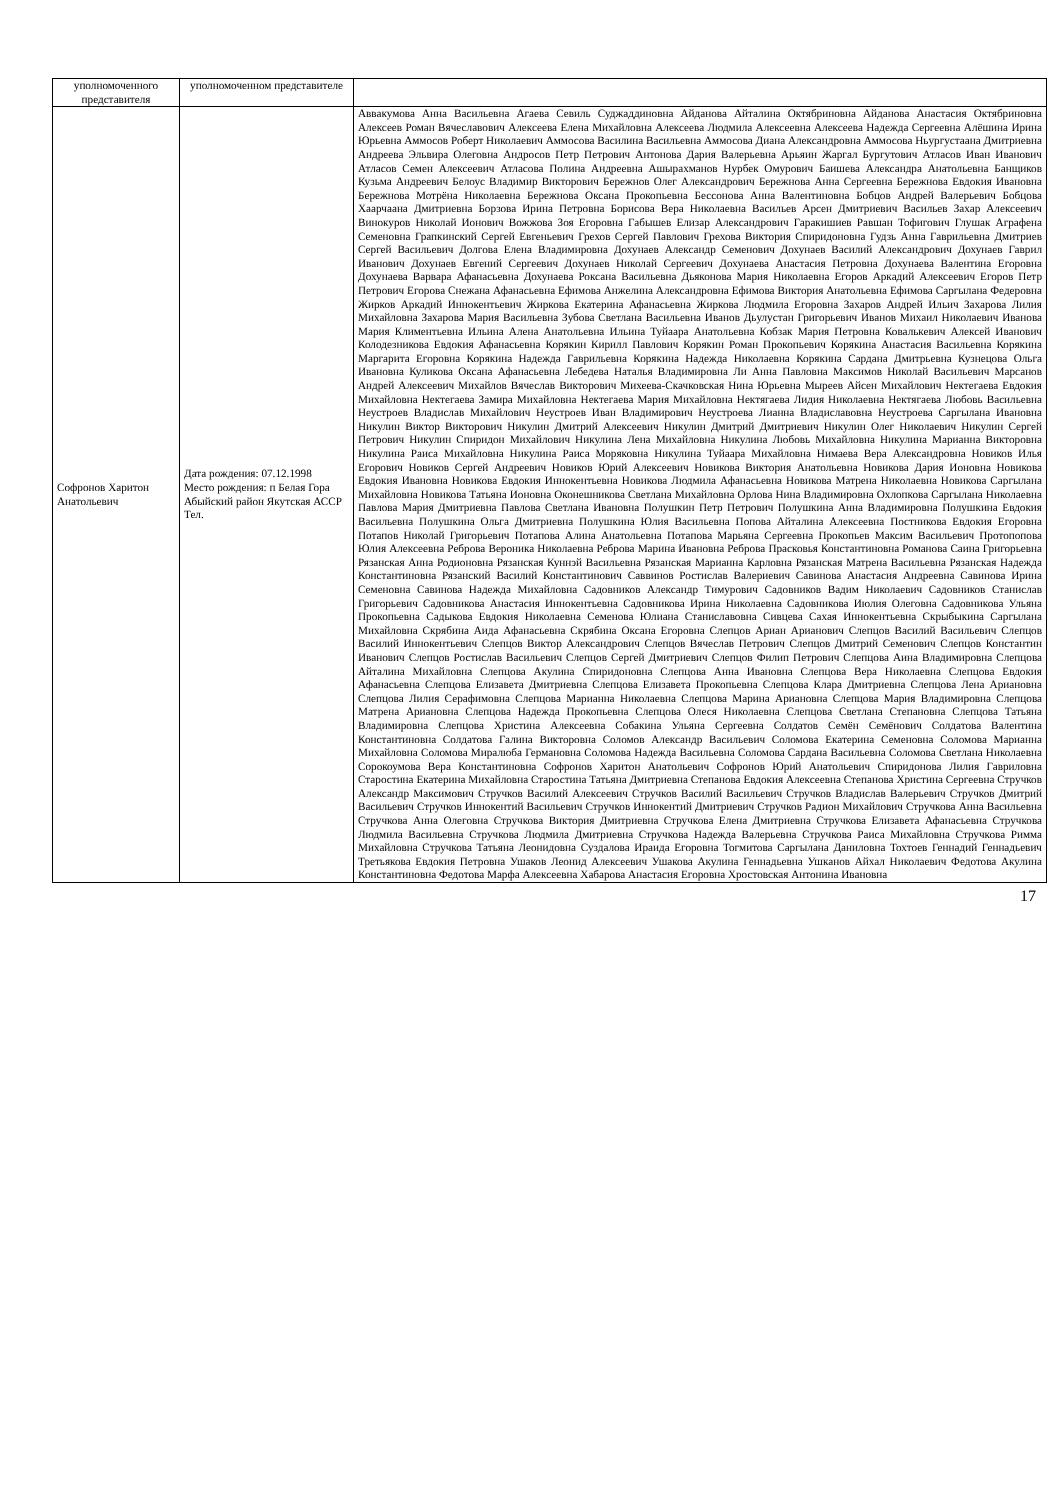| уполномоченного представителя | уполномоченном представителе | |
| Софронов Харитон Анатольевич | Дата рождения: 07.12.1998 Место рождения: п Белая Гора Абыйский район Якутская АССР Тел. | Аввакумова Анна Васильевна Агаева Севиль Суджаддиновна Айданова Айталина Октябриновна Айданова Анастасия Октябриновна Алексеев Роман Вячеславович Алексеева Елена Михайловна Алексеева Людмила Алексеевна Алексеева Надежда Сергеевна Алёшина Ирина Юрьевна Аммосов Роберт Николаевич Аммосова Василина Васильевна Аммосова Диана Александровна Аммосова Ньургустаана Дмитриевна Андреева Эльвира Олеговна Андросов Петр Петрович Антонова Дария Валерьевна Арьяин Жаргал Бургутович Атласов Иван Иванович Атласов Семен Алексеевич Атласова Полина Андреевна Ашырахманов Нурбек Омурович Баишева Александра Анатольевна Банщиков Кузьма Андреевич Белоус Владимир Викторович Бережнов Олег Александрович Бережнова Анна Сергеевна Бережнова Евдокия Ивановна Бережнова Мотрёна Николаевна Бережнова Оксана Прокопьевна Бессонова Анна Валентиновна Бобцов Андрей Валерьевич Бобцова Хаарчаана Дмитриевна Борзова Ирина Петровна Борисова Вера Николаевна Васильев Арсен Дмитриевич Васильев Захар Алексеевич Винокуров Николай Ионович Вожжова Зоя Егоровна Габышев Елизар Александрович Гаракишиев Равшан Тофигович Глушак Аграфена Семеновна Грапкинский Сергей Евгеньевич Грехов Сергей Павлович Грехова Виктория Спиридоновна Гудзь Анна Гаврильевна Дмитриев Сергей Васильевич Долгова Елена Владимировна Дохунаев Александр Семенович Дохунаев Василий Александрович Дохунаев Гаврил Иванович Дохунаев Евгений Сергеевич Дохунаев Николай Сергеевич Дохунаева Анастасия Петровна Дохунаева Валентина Егоровна Дохунаева Варвара Афанасьевна Дохунаева Роксана Васильевна Дьяконова Мария Николаевна Егоров Аркадий Алексеевич Егоров Петр Петрович Егорова Снежана Афанасьевна Ефимова Анжелина Александровна Ефимова Виктория Анатольевна Ефимова Саргылана Федеровна Жирков Аркадий Иннокентьевич Жиркова Екатерина Афанасьевна Жиркова Людмила Егоровна Захаров Андрей Ильич Захарова Лилия Михайловна Захарова Мария Васильевна Зубова Светлана Васильевна Иванов Дьулустан Григорьевич Иванов Михаил Николаевич Иванова Мария Климентьевна Ильина Алена Анатольевна Ильина Туйаара Анатольевна Кобзак Мария Петровна Ковалькевич Алексей Иванович Колодезникова Евдокия Афанасьевна Корякин Кирилл Павлович Корякин Роман Прокопьевич Корякина Анастасия Васильевна Корякина Маргарита Егоровна Корякина Надежда Гаврильевна Корякина Надежда Николаевна Корякина Сардана Дмитрьевна Кузнецова Ольга Ивановна Куликова Оксана Афанасьевна Лебедева Наталья Владимировна Ли Анна Павловна Максимов Николай Васильевич Марсанов Андрей Алексеевич Михайлов Вячеслав Викторович Михеева-Скачковская Нина Юрьевна Мыреев Айсен Михайлович Нектегаева Евдокия Михайловна Нектегаева Замира Михайловна Нектегаева Мария Михайловна Нектягаева Лидия Николаевна Нектягаева Любовь Васильевна Неустроев Владислав Михайлович Неустроев Иван Владимирович Неустроева Лианна Владиславовна Неустроева Саргылана Ивановна Никулин Виктор Викторович Никулин Дмитрий Алексеевич Никулин Дмитрий Дмитриевич Никулин Олег Николаевич Никулин Сергей Петрович Никулин Спиридон Михайлович Никулина Лена Михайловна Никулина Любовь Михайловна Никулина Марианна Викторовна Никулина Раиса Михайловна Никулина Раиса Моряковна Никулина Туйаара Михайловна Нимаева Вера Александровна Новиков Илья Егорович Новиков Сергей Андреевич Новиков Юрий Алексеевич Новикова Виктория Анатольевна Новикова Дария Ионовна Новикова Евдокия Ивановна Новикова Евдокия Иннокентьевна Новикова Людмила Афанасьевна Новикова Матрена Николаевна Новикова Саргылана Михайловна Новикова Татьяна Ионовна Оконешникова Светлана Михайловна Орлова Нина Владимировна Охлопкова Саргылана Николаевна Павлова Мария Дмитриевна Павлова Светлана Ивановна Полушкин Петр Петрович Полушкина Анна Владимировна Полушкина Евдокия Васильевна Полушкина Ольга Дмитриевна Полушкина Юлия Васильевна Попова Айталина Алексеевна Постникова Евдокия Егоровна Потапов Николай Григорьевич Потапова Алина Анатольевна Потапова Марьяна Сергеевна Прокопьев Максим Васильевич Протопопова Юлия Алексеевна Реброва Вероника Николаевна Реброва Марина Ивановна Реброва Прасковья Константиновна Романова Саина Григорьевна Рязанская Анна Родионовна Рязанская Куннэй Васильевна Рязанская Марианна Карловна Рязанская Матрена Васильевна Рязанская Надежда Константиновна Рязанский Василий Константинович Саввинов Ростислав Валериевич Савинова Анастасия Андреевна Савинова Ирина Семеновна Савинова Надежда Михайловна Садовников Александр Тимурович Садовников Вадим Николаевич Садовников Станислав Григорьевич Садовникова Анастасия Иннокентьевна Садовникова Ирина Николаевна Садовникова Июлия Олеговна Садовникова Ульяна Прокопьевна Садыкова Евдокия Николаевна Семенова Юлиана Станиславовна Сивцева Сахая Иннокентьевна Скрыбыкина Саргылана Михайловна Скрябина Аида Афанасьевна Скрябина Оксана Егоровна Слепцов Ариан Арианович Слепцов Василий Васильевич Слепцов Василий Иннокентьевич Слепцов Виктор Александрович Слепцов Вячеслав Петрович Слепцов Дмитрий Семенович Слепцов Константин Иванович Слепцов Ростислав Васильевич Слепцов Сергей Дмитриевич Слепцов Филип Петрович Слепцова Аина Владимировна Слепцова Айталина Михайловна Слепцова Акулина Спиридоновна Слепцова Анна Ивановна Слепцова Вера Николаевна Слепцова Евдокия Афанасьевна Слепцова Елизавета Дмитриевна Слепцова Елизавета Прокопьевна Слепцова Клара Дмитриевна Слепцова Лена Ариановна Слепцова Лилия Серафимовна Слепцова Марианна Николаевна Слепцова Марина Ариановна Слепцова Мария Владимировна Слепцова Матрена Ариановна Слепцова Надежда Прокопьевна Слепцова Олеся Николаевна Слепцова Светлана Степановна Слепцова Татьяна Владимировна Слепцова Христина Алексеевна Собакина Ульяна Сергеевна Солдатов Семён Семёнович Солдатова Валентина Константиновна Солдатова Галина Викторовна Соломов Александр Васильевич Соломова Екатерина Семеновна Соломова Марианна Михайловна Соломова Миралюба Германовна Соломова Надежда Васильевна Соломова Сардана Васильевна Соломова Светлана Николаевна Сорокоумова Вера Константиновна Софронов Харитон Анатольевич Софронов Юрий Анатольевич Спиридонова Лилия Гавриловна Старостина Екатерина Михайловна Старостина Татьяна Дмитриевна Степанова Евдокия Алексеевна Степанова Христина Сергеевна Стручков Александр Максимович Стручков Василий Алексеевич Стручков Василий Васильевич Стручков Владислав Валерьевич Стручков Дмитрий Васильевич Стручков Иннокентий Васильевич Стручков Иннокентий Дмитриевич Стручков Радион Михайлович Стручкова Анна Васильевна Стручкова Анна Олеговна Стручкова Виктория Дмитриевна Стручкова Елена Дмитриевна Стручкова Елизавета Афанасьевна Стручкова Людмила Васильевна Стручкова Людмила Дмитриевна Стручкова Надежда Валерьевна Стручкова Раиса Михайловна Стручкова Римма Михайловна Стручкова Татьяна Леонидовна Суздалова Ираида Егоровна Тогмитова Саргылана Даниловна Тохтоев Геннадий Геннадьевич Третьякова Евдокия Петровна Ушаков Леонид Алексеевич Ушакова Акулина Геннадьевна Ушканов Айхал Николаевич Федотова Акулина Константиновна Федотова Марфа Алексеевна Хабарова Анастасия Егоровна Хростовская Антонина Ивановна |
17